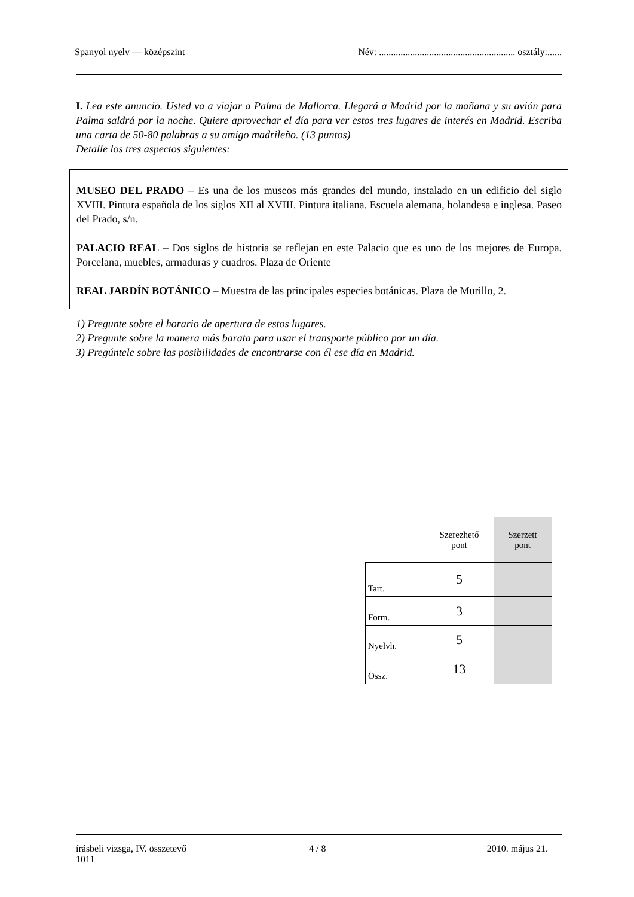Spanyol nyelv — középszint Név: ......................................................... osztály:......
I. Lea este anuncio. Usted va a viajar a Palma de Mallorca. Llegará a Madrid por la mañana y su avión para Palma saldrá por la noche. Quiere aprovechar el día para ver estos tres lugares de interés en Madrid. Escriba una carta de 50-80 palabras a su amigo madrileño. (13 puntos)
Detalle los tres aspectos siguientes:
MUSEO DEL PRADO – Es una de los museos más grandes del mundo, instalado en un edificio del siglo XVIII. Pintura española de los siglos XII al XVIII. Pintura italiana. Escuela alemana, holandesa e inglesa. Paseo del Prado, s/n.
PALACIO REAL – Dos siglos de historia se reflejan en este Palacio que es uno de los mejores de Europa. Porcelana, muebles, armaduras y cuadros. Plaza de Oriente
REAL JARDÍN BOTÁNICO – Muestra de las principales especies botánicas. Plaza de Murillo, 2.
1) Pregunte sobre el horario de apertura de estos lugares.
2) Pregunte sobre la manera más barata para usar el transporte público por un día.
3) Pregúntele sobre las posibilidades de encontrarse con él ese día en Madrid.
| | Szerezhető pont | Szerzett pont |
| Tart. | 5 | |
| Form. | 3 | |
| Nyelvh. | 5 | |
| Össz. | 13 | |
írásbeli vizsga, IV. összetevő
1011 4 / 8 2010. május 21.